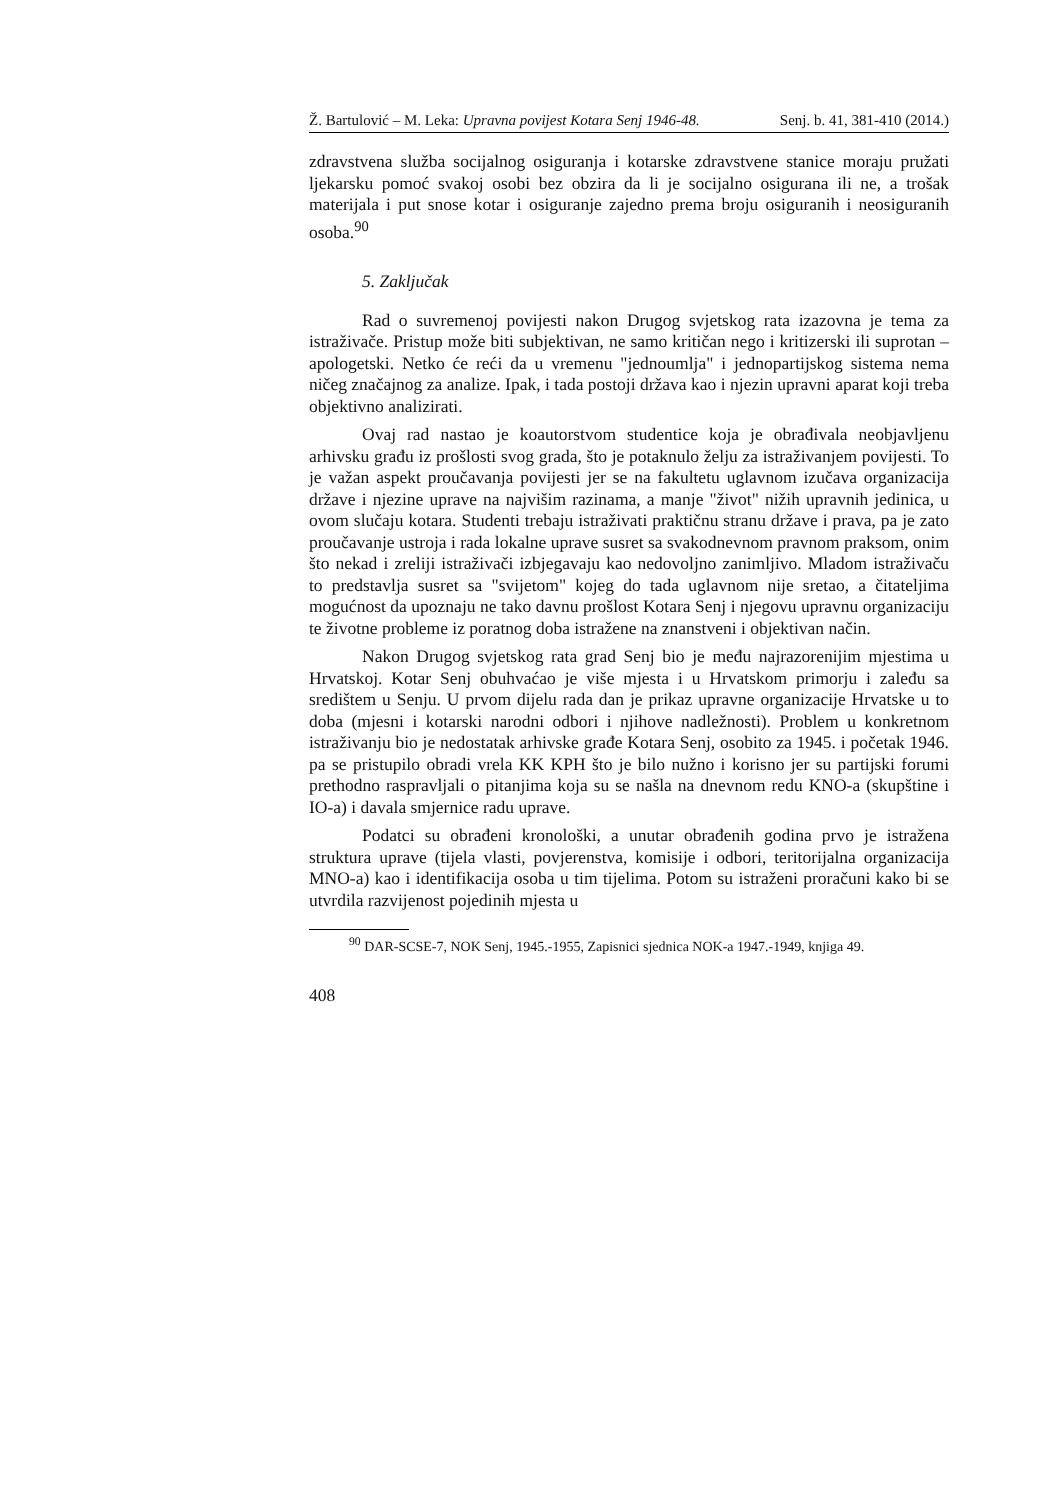Ž. Bartulović – M. Leka: Upravna povijest Kotara Senj 1946-48. Senj. b. 41, 381-410 (2014.)
zdravstvena služba socijalnog osiguranja i kotarske zdravstvene stanice moraju pružati ljekarsku pomoć svakoj osobi bez obzira da li je socijalno osigurana ili ne, a trošak materijala i put snose kotar i osiguranje zajedno prema broju osiguranih i neosiguranih osoba.<sup>90</sup>
5. Zaključak
Rad o suvremenoj povijesti nakon Drugog svjetskog rata izazovna je tema za istraživače. Pristup može biti subjektivan, ne samo kritičan nego i kritizerski ili suprotan – apologetski. Netko će reći da u vremenu "jednoumlja" i jednopartijskog sistema nema ničeg značajnog za analize. Ipak, i tada postoji država kao i njezin upravni aparat koji treba objektivno analizirati.
Ovaj rad nastao je koautorstvom studentice koja je obrađivala neobjavljenu arhivsku građu iz prošlosti svog grada, što je potaknulo želju za istraživanjem povijesti. To je važan aspekt proučavanja povijesti jer se na fakultetu uglavnom izučava organizacija države i njezine uprave na najvišim razinama, a manje "život" nižih upravnih jedinica, u ovom slučaju kotara. Studenti trebaju istraživati praktičnu stranu države i prava, pa je zato proučavanje ustroja i rada lokalne uprave susret sa svakodnevnom pravnom praksom, onim što nekad i zreliji istraživači izbjegavaju kao nedovoljno zanimljivo. Mladom istraživaču to predstavlja susret sa "svijetom" kojeg do tada uglavnom nije sretao, a čitateljima mogućnost da upoznaju ne tako davnu prošlost Kotara Senj i njegovu upravnu organizaciju te životne probleme iz poratnog doba istražene na znanstveni i objektivan način.
Nakon Drugog svjetskog rata grad Senj bio je među najrazorenijim mjestima u Hrvatskoj. Kotar Senj obuhvaćao je više mjesta i u Hrvatskom primorju i zaleđu sa središtem u Senju. U prvom dijelu rada dan je prikaz upravne organizacije Hrvatske u to doba (mjesni i kotarski narodni odbori i njihove nadležnosti). Problem u konkretnom istraživanju bio je nedostatak arhivske građe Kotara Senj, osobito za 1945. i početak 1946. pa se pristupilo obradi vrela KK KPH što je bilo nužno i korisno jer su partijski forumi prethodno raspravljali o pitanjima koja su se našla na dnevnom redu KNO-a (skupštine i IO-a) i davala smjernice radu uprave.
Podatci su obrađeni kronološki, a unutar obrađenih godina prvo je istražena struktura uprave (tijela vlasti, povjerenstva, komisije i odbori, teritorijalna organizacija MNO-a) kao i identifikacija osoba u tim tijelima. Potom su istraženi proračuni kako bi se utvrdila razvijenost pojedinih mjesta u
<sup>90</sup> DAR-SCSE-7, NOK Senj, 1945.-1955, Zapisnici sjednica NOK-a 1947.-1949, knjiga 49.
408